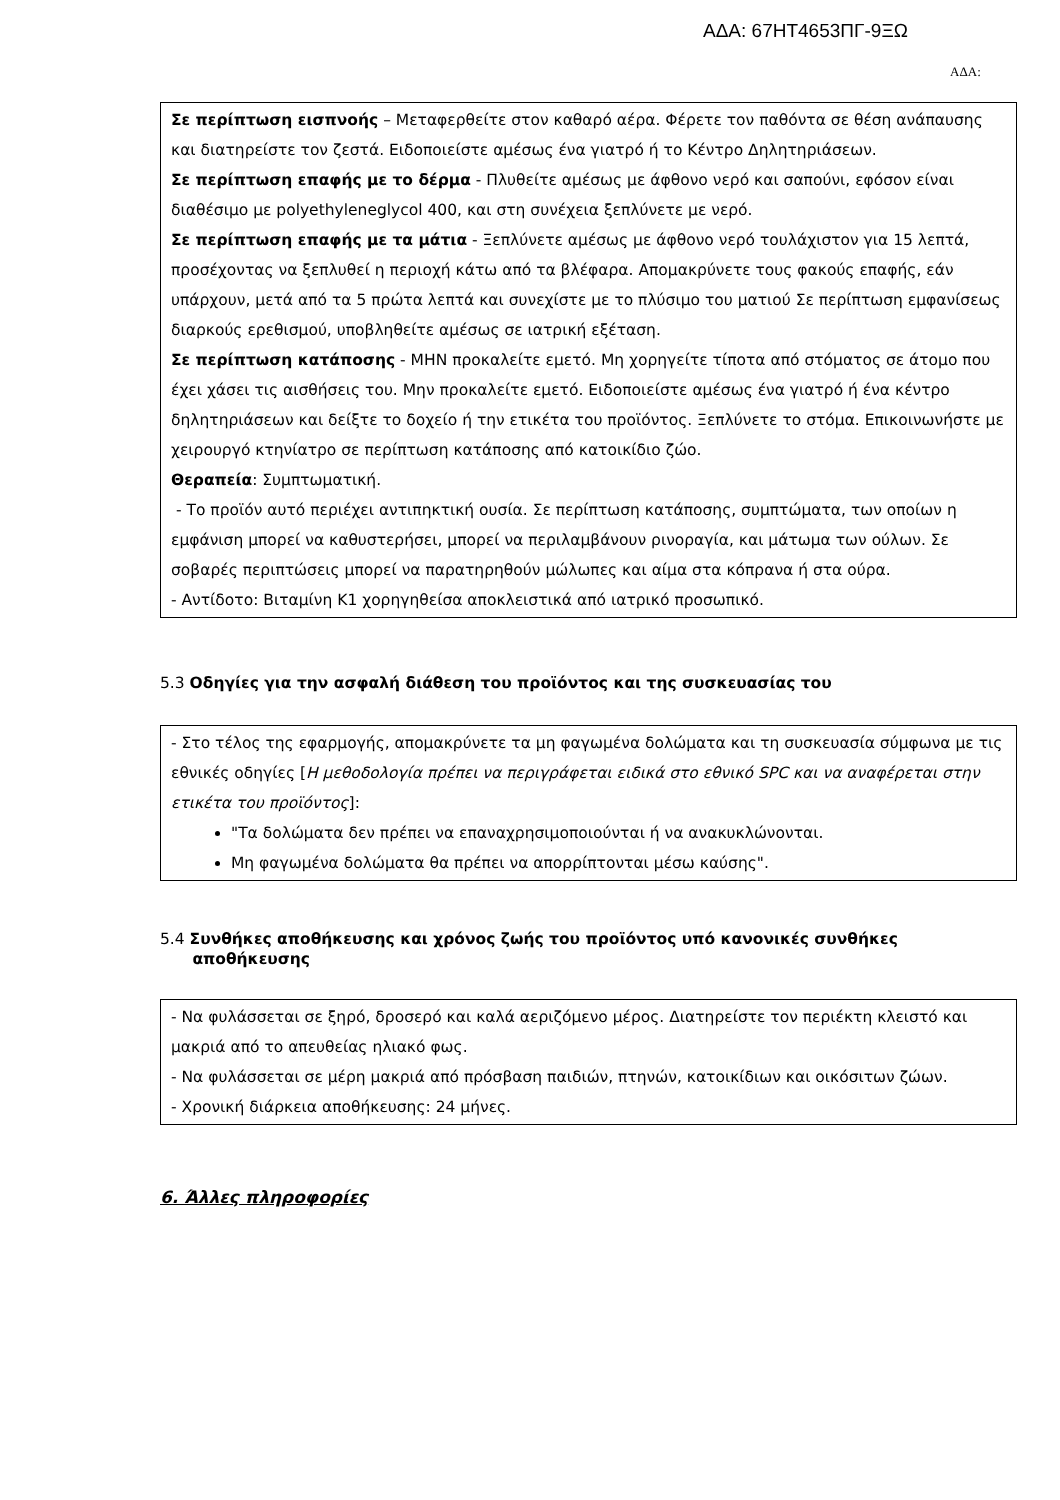ΑΔΑ: 67ΗΤ4653ΠΓ-9ΞΩ
ΑΔΑ:
Σε περίπτωση εισπνοής – Μεταφερθείτε στον καθαρό αέρα. Φέρετε τον παθόντα σε θέση ανάπαυσης και διατηρείστε τον ζεστά. Ειδοποιείστε αμέσως ένα γιατρό ή το Κέντρο Δηλητηριάσεων.
Σε περίπτωση επαφής με το δέρμα - Πλυθείτε αμέσως με άφθονο νερό και σαπούνι, εφόσον είναι διαθέσιμο με polyethyleneglycol 400, και στη συνέχεια ξεπλύνετε με νερό.
Σε περίπτωση επαφής με τα μάτια - Ξεπλύνετε αμέσως με άφθονο νερό τουλάχιστον για 15 λεπτά, προσέχοντας να ξεπλυθεί η περιοχή κάτω από τα βλέφαρα. Απομακρύνετε τους φακούς επαφής, εάν υπάρχουν, μετά από τα 5 πρώτα λεπτά και συνεχίστε με το πλύσιμο του ματιού Σε περίπτωση εμφανίσεως διαρκούς ερεθισμού, υποβληθείτε αμέσως σε ιατρική εξέταση.
Σε περίπτωση κατάποσης - ΜΗΝ προκαλείτε εμετό. Μη χορηγείτε τίποτα από στόματος σε άτομο που έχει χάσει τις αισθήσεις του. Μην προκαλείτε εμετό. Ειδοποιείστε αμέσως ένα γιατρό ή ένα κέντρο δηλητηριάσεων και δείξτε το δοχείο ή την ετικέτα του προϊόντος. Ξεπλύνετε το στόμα. Επικοινωνήστε με χειρουργό κτηνίατρο σε περίπτωση κατάποσης από κατοικίδιο ζώο.
Θεραπεία: Συμπτωματική.
- Το προϊόν αυτό περιέχει αντιπηκτική ουσία. Σε περίπτωση κατάποσης, συμπτώματα, των οποίων η εμφάνιση μπορεί να καθυστερήσει, μπορεί να περιλαμβάνουν ρινοραγία, και μάτωμα των ούλων. Σε σοβαρές περιπτώσεις μπορεί να παρατηρηθούν μώλωπες και αίμα στα κόπρανα ή στα ούρα.
- Αντίδοτο: Βιταμίνη Κ1 χορηγηθείσα αποκλειστικά από ιατρικό προσωπικό.
5.3 Οδηγίες για την ασφαλή διάθεση του προϊόντος και της συσκευασίας του
- Στο τέλος της εφαρμογής, απομακρύνετε τα μη φαγωμένα δολώματα και τη συσκευασία σύμφωνα με τις εθνικές οδηγίες [Η μεθοδολογία πρέπει να περιγράφεται ειδικά στο εθνικό SPC και να αναφέρεται στην ετικέτα του προϊόντος]:
"Τα δολώματα δεν πρέπει να επαναχρησιμοποιούνται ή να ανακυκλώνονται.
Μη φαγωμένα δολώματα θα πρέπει να απορρίπτονται μέσω καύσης".
5.4 Συνθήκες αποθήκευσης και χρόνος ζωής του προϊόντος υπό κανονικές συνθήκες
αποθήκευσης
- Να φυλάσσεται σε ξηρό, δροσερό και καλά αεριζόμενο μέρος. Διατηρείστε τον περιέκτη κλειστό και μακριά από το απευθείας ηλιακό φως.
- Να φυλάσσεται σε μέρη μακριά από πρόσβαση παιδιών, πτηνών, κατοικίδιων και οικόσιτων ζώων.
- Χρονική διάρκεια αποθήκευσης: 24 μήνες.
6. Άλλες πληροφορίες